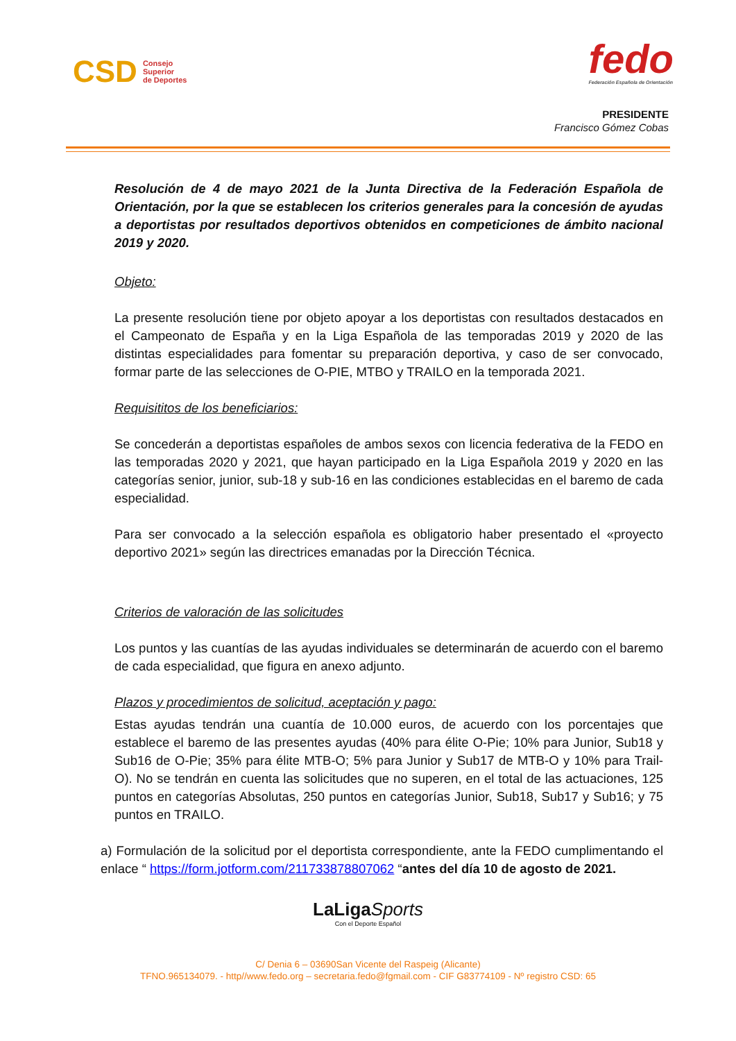CSD
Consejo
Superior
de Deportes
fedo
Federación Española de Orientación
PRESIDENTE
Francisco Gómez Cobas
Resolución de 4 de mayo 2021 de la Junta Directiva de la Federación Española de Orientación, por la que se establecen los criterios generales para la concesión de ayudas a deportistas por resultados deportivos obtenidos en competiciones de ámbito nacional 2019 y 2020.
Objeto:
La presente resolución tiene por objeto apoyar a los deportistas con resultados destacados en el Campeonato de España y en la Liga Española de las temporadas 2019 y 2020 de las distintas especialidades para fomentar su preparación deportiva, y caso de ser convocado, formar parte de las selecciones de O-PIE, MTBO y TRAILO en la temporada 2021.
Requisititos de los beneficiarios:
Se concederán a deportistas españoles de ambos sexos con licencia federativa de la FEDO en las temporadas 2020 y 2021, que hayan participado en la Liga Española 2019 y 2020 en las categorías senior, junior, sub-18 y sub-16 en las condiciones establecidas en el baremo de cada especialidad.
Para ser convocado a la selección española es obligatorio haber presentado el «proyecto deportivo 2021» según las directrices emanadas por la Dirección Técnica.
Criterios de valoración de las solicitudes
Los puntos y las cuantías de las ayudas individuales se determinarán de acuerdo con el baremo de cada especialidad, que figura en anexo adjunto.
Plazos y procedimientos de solicitud, aceptación y pago:
Estas ayudas tendrán una cuantía de 10.000 euros, de acuerdo con los porcentajes que establece el baremo de las presentes ayudas (40% para élite O-Pie; 10% para Junior, Sub18 y Sub16 de O-Pie; 35% para élite MTB-O; 5% para Junior y Sub17 de MTB-O y 10% para Trail-O). No se tendrán en cuenta las solicitudes que no superen, en el total de las actuaciones, 125 puntos en categorías Absolutas, 250 puntos en categorías Junior, Sub18, Sub17 y Sub16; y 75 puntos en TRAILO.
a) Formulación de la solicitud por el deportista correspondiente, ante la FEDO cumplimentando el enlace “ https://form.jotform.com/211733878807062 “antes del día 10 de agosto de 2021.
LaLigaSports
Con el Deporte Español
C/ Denia 6 – 03690San Vicente del Raspeig (Alicante)
TFNO.965134079. - http//www.fedo.org – secretaria.fedo@fgmail.com - CIF G83774109 - Nº registro CSD: 65